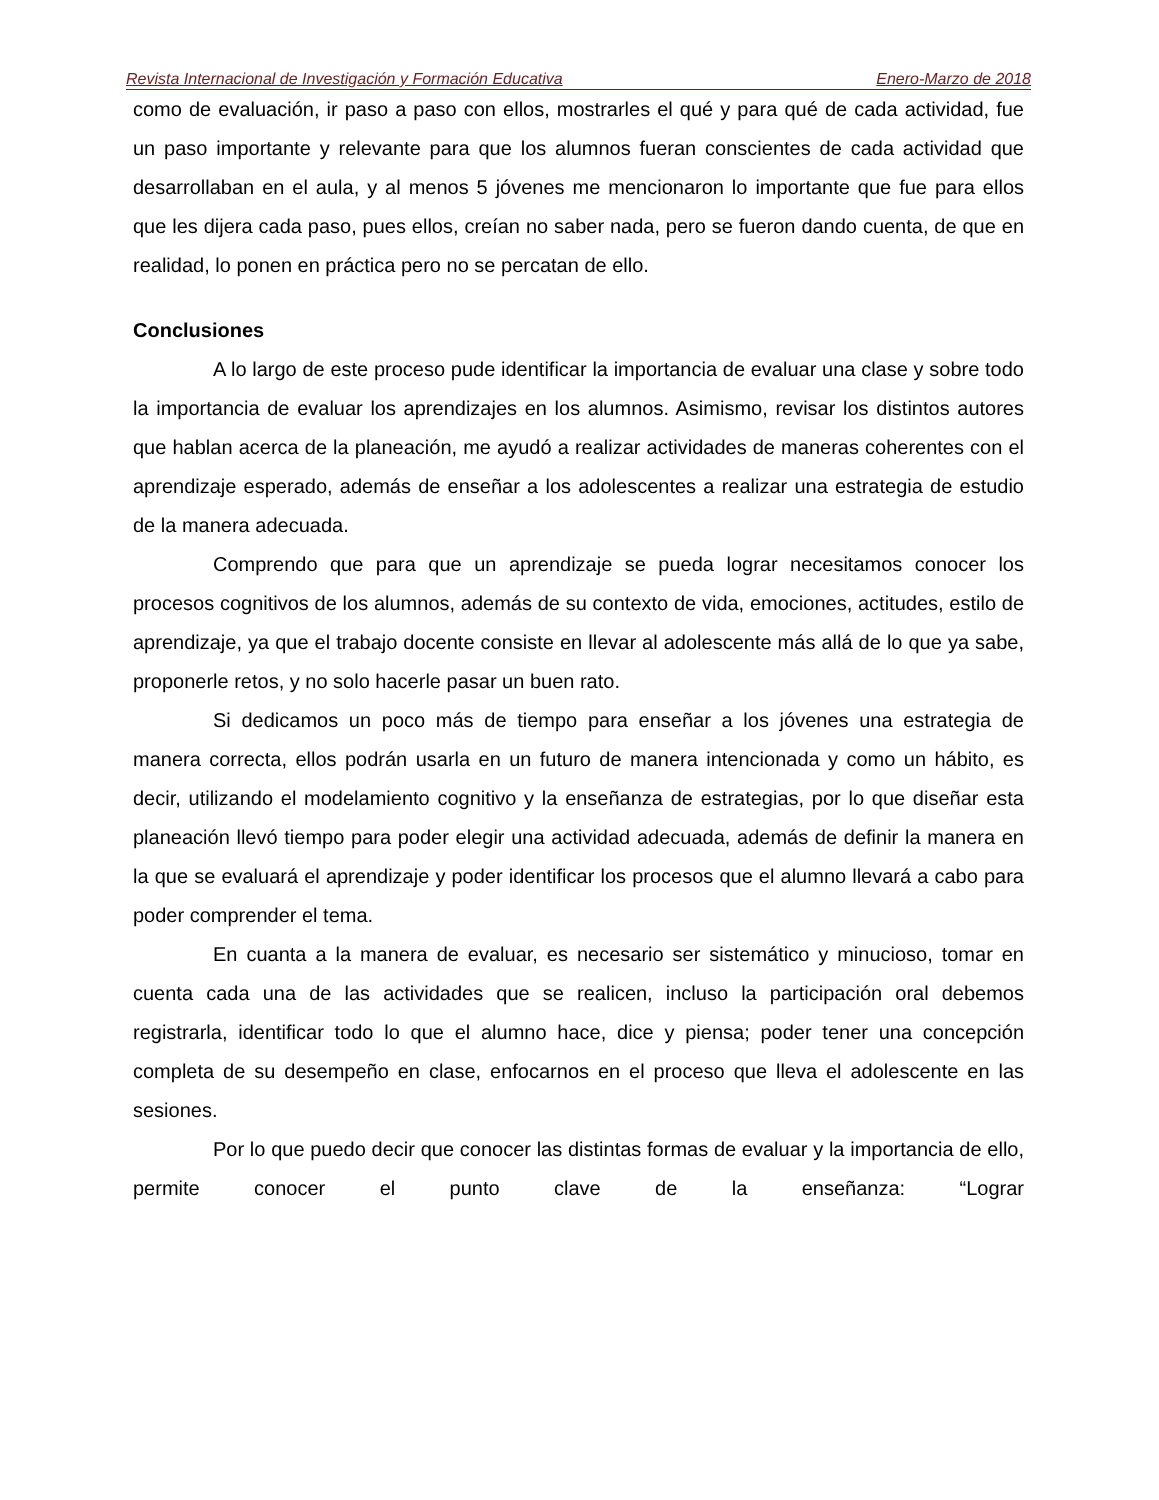Revista Internacional de Investigación y Formación Educativa Enero-Marzo de 2018
como de evaluación, ir paso a paso con ellos, mostrarles el qué y para qué de cada actividad, fue un paso importante y relevante para que los alumnos fueran conscientes de cada actividad que desarrollaban en el aula, y al menos 5 jóvenes me mencionaron lo importante que fue para ellos que les dijera cada paso, pues ellos, creían no saber nada, pero se fueron dando cuenta, de que en realidad, lo ponen en práctica pero no se percatan de ello.
Conclusiones
A lo largo de este proceso pude identificar la importancia de evaluar una clase y sobre todo la importancia de evaluar los aprendizajes en los alumnos. Asimismo, revisar los distintos autores que hablan acerca de la planeación, me ayudó a realizar actividades de maneras coherentes con el aprendizaje esperado, además de enseñar a los adolescentes a realizar una estrategia de estudio de la manera adecuada.
Comprendo que para que un aprendizaje se pueda lograr necesitamos conocer los procesos cognitivos de los alumnos, además de su contexto de vida, emociones, actitudes, estilo de aprendizaje, ya que el trabajo docente consiste en llevar al adolescente más allá de lo que ya sabe, proponerle retos, y no solo hacerle pasar un buen rato.
Si dedicamos un poco más de tiempo para enseñar a los jóvenes una estrategia de manera correcta, ellos podrán usarla en un futuro de manera intencionada y como un hábito, es decir, utilizando el modelamiento cognitivo y la enseñanza de estrategias, por lo que diseñar esta planeación llevó tiempo para poder elegir una actividad adecuada, además de definir la manera en la que se evaluará el aprendizaje y poder identificar los procesos que el alumno llevará a cabo para poder comprender el tema.
En cuanta a la manera de evaluar, es necesario ser sistemático y minucioso, tomar en cuenta cada una de las actividades que se realicen, incluso la participación oral debemos registrarla, identificar todo lo que el alumno hace, dice y piensa; poder tener una concepción completa de su desempeño en clase, enfocarnos en el proceso que lleva el adolescente en las sesiones.
Por lo que puedo decir que conocer las distintas formas de evaluar y la importancia de ello, permite conocer el punto clave de la enseñanza: “Lograr